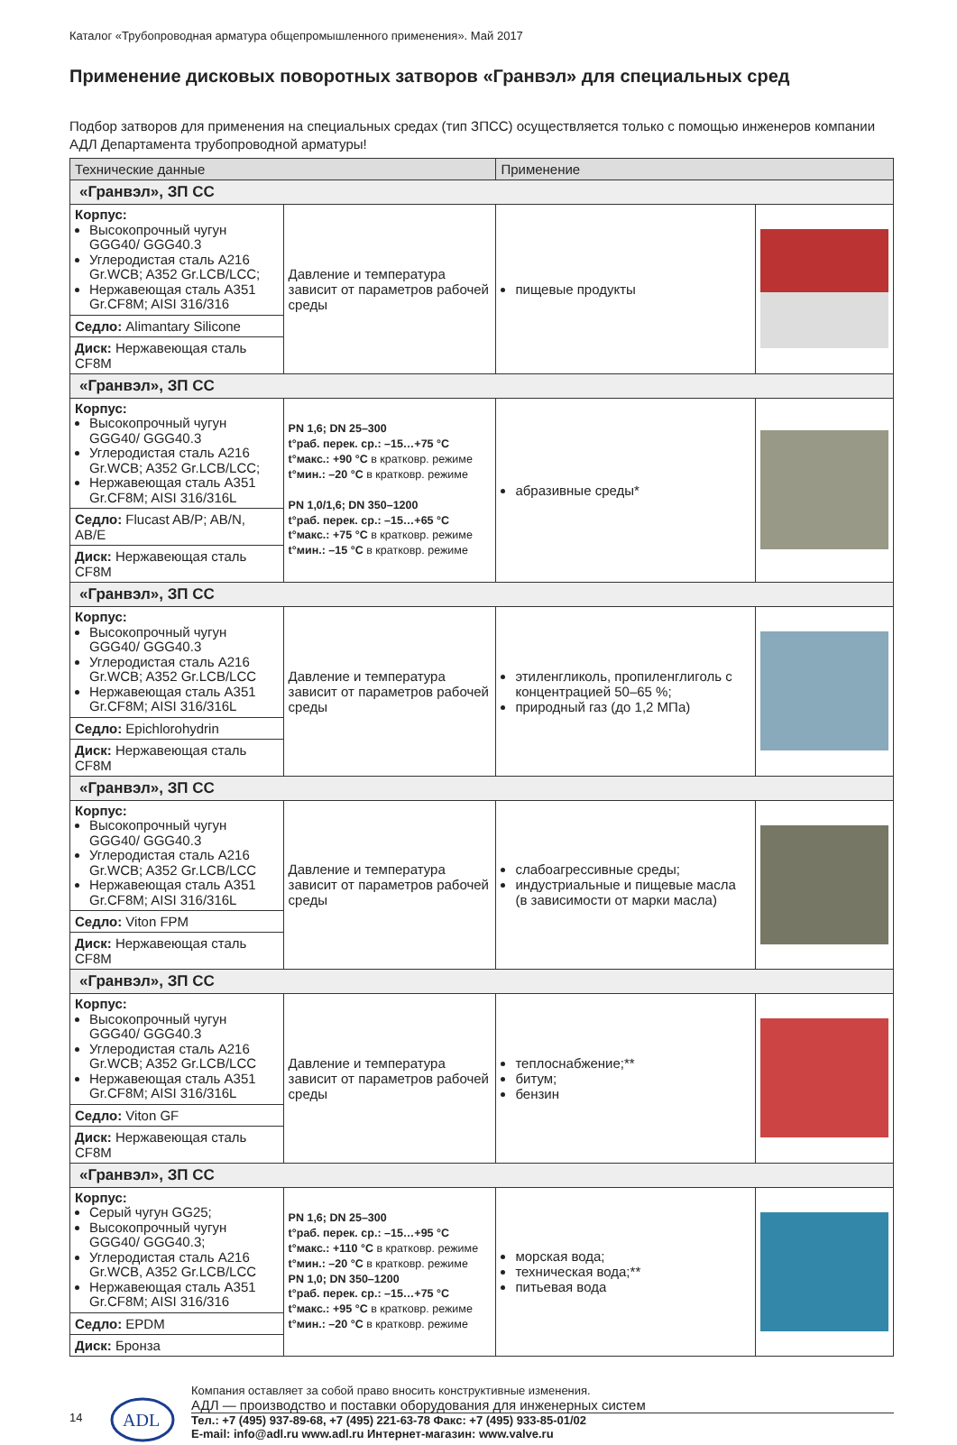Каталог «Трубопроводная арматура общепромышленного применения». Май 2017
Применение дисковых поворотных затворов «Гранвэл» для специальных сред
Подбор затворов для применения на специальных средах (тип ЗПСС) осуществляется только с помощью инженеров компании АДЛ Департамента трубопроводной арматуры!
| Технические данные | | Применение | |
| --- | --- | --- | --- |
| «Гранвэл», ЗП СС | | | |
| Корпус: Высокопрочный чугун GGG40/ GGG40.3 Углеродистая сталь A216 Gr.WCB; A352 Gr.LCB/LCC; Нержавеющая сталь A351 Gr.CF8M; AISI 316/316 | Давление и температура зависит от параметров рабочей среды | пищевые продукты | |
| Седло: Alimantary Silicone | | | |
| Диск: Нержавеющая сталь CF8M | | | |
| «Гранвэл», ЗП СС | | | |
| Корпус: Высокопрочный чугун GGG40/ GGG40.3 Углеродистая сталь A216 Gr.WCB; A352 Gr.LCB/LCC; Нержавеющая сталь A351 Gr.CF8M; AISI 316/316L | PN 1,6; DN 25–300 t°раб. перек. ср.: –15…+75 °C t°макс.: +90 °C в кратковр. режиме t°мин.: –20 °C в кратковр. режиме PN 1,0/1,6; DN 350–1200 t°раб. перек. ср.: –15…+65 °C t°макс.: +75 °C в кратковр. режиме t°мин.: –15 °C в кратковр. режиме | абразивные среды* | |
| Седло: Flucast AB/P; AB/N, AB/E | | | |
| Диск: Нержавеющая сталь CF8M | | | |
| «Гранвэл», ЗП СС | | | |
| Корпус: Высокопрочный чугун GGG40/ GGG40.3 Углеродистая сталь A216 Gr.WCB; A352 Gr.LCB/LCC Нержавеющая сталь A351 Gr.CF8M; AISI 316/316L | Давление и температура зависит от параметров рабочей среды | этиленгликоль, пропиленглиголь с концентрацией 50–65 %; природный газ (до 1,2 МПа) | |
| Седло: Epichlorohydrin | | | |
| Диск: Нержавеющая сталь CF8M | | | |
| «Гранвэл», ЗП СС | | | |
| Корпус: Высокопрочный чугун GGG40/ GGG40.3 Углеродистая сталь A216 Gr.WCB; A352 Gr.LCB/LCC Нержавеющая сталь A351 Gr.CF8M; AISI 316/316L | Давление и температура зависит от параметров рабочей среды | слабоагрессивные среды; индустриальные и пищевые масла (в зависимости от марки масла) | |
| Седло: Viton FPM | | | |
| Диск: Нержавеющая сталь CF8M | | | |
| «Гранвэл», ЗП СС | | | |
| Корпус: Высокопрочный чугун GGG40/ GGG40.3 Углеродистая сталь A216 Gr.WCB; A352 Gr.LCB/LCC Нержавеющая сталь A351 Gr.CF8M; AISI 316/316L | Давление и температура зависит от параметров рабочей среды | теплоснабжение;** битум; бензин | |
| Седло: Viton GF | | | |
| Диск: Нержавеющая сталь CF8M | | | |
| «Гранвэл», ЗП СС | | | |
| Корпус: Серый чугун GG25; Высокопрочный чугун GGG40/ GGG40.3; Углеродистая сталь A216 Gr.WCB, A352 Gr.LCB/LCC Нержавеющая сталь A351 Gr.CF8M; AISI 316/316 | PN 1,6; DN 25–300 t°раб. перек. ср.: –15…+95 °C t°макс.: +110 °C в кратковр. режиме t°мин.: –20 °C в кратковр. режиме PN 1,0; DN 350–1200 t°раб. перек. ср.: –15…+75 °C t°макс.: +95 °C в кратковр. режиме t°мин.: –20 °C в кратковр. режиме | морская вода; техническая вода;** питьевая вода | |
| Седло: EPDM | | | |
| Диск: Бронза | | | |
14
АDL
Компания оставляет за собой право вносить конструктивные изменения.
АДЛ — производство и поставки оборудования для инженерных систем
Тел.: +7 (495) 937-89-68, +7 (495) 221-63-78 Факс: +7 (495) 933-85-01/02
E-mail: info@adl.ru www.adl.ru Интернет-магазин: www.valve.ru